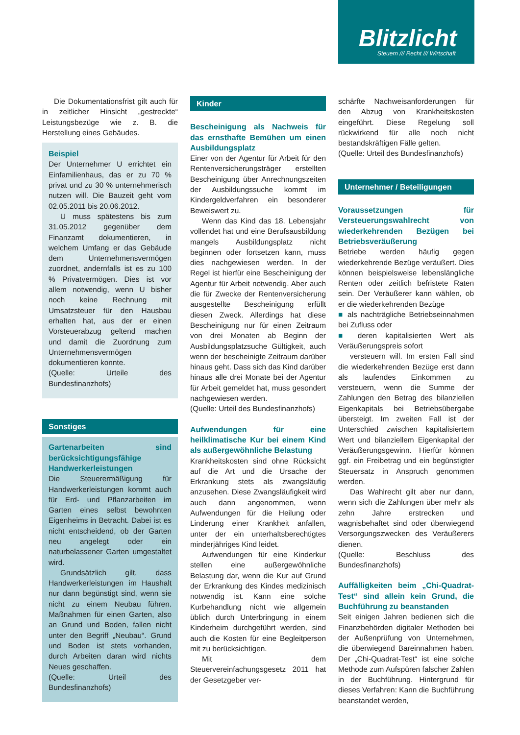Blitzlicht
Steuern /// Recht /// Wirtschaft
Die Dokumentationsfrist gilt auch für in zeitlicher Hinsicht „gestreckte“ Leistungsbezüge wie z. B. die Herstellung eines Gebäudes.
Beispiel
Der Unternehmer U errichtet ein Einfamilienhaus, das er zu 70 % privat und zu 30 % unternehmerisch nutzen will. Die Bauzeit geht vom 02.05.2011 bis 20.06.2012.
U muss spätestens bis zum 31.05.2012 gegenüber dem Finanzamt dokumentieren, in welchem Umfang er das Gebäude dem Unternehmensvermögen zuordnet, andernfalls ist es zu 100 % Privatvermögen. Dies ist vor allem notwendig, wenn U bisher noch keine Rechnung mit Umsatzsteuer für den Hausbau erhalten hat, aus der er einen Vorsteuerabzug geltend machen und damit die Zuordnung zum Unternehmensvermögen dokumentieren konnte.
(Quelle: Urteile des Bundesfinanzhofs)
Sonstiges
Gartenarbeiten sind berücksichtigungsfähige Handwerkerleistungen
Die Steuerermäßigung für Handwerkerleistungen kommt auch für Erd- und Pflanzarbeiten im Garten eines selbst bewohnten Eigenheims in Betracht. Dabei ist es nicht entscheidend, ob der Garten neu angelegt oder ein naturbelassener Garten umgestaltet wird.
Grundsätzlich gilt, dass Handwerkerleistungen im Haushalt nur dann begünstigt sind, wenn sie nicht zu einem Neubau führen. Maßnahmen für einen Garten, also an Grund und Boden, fallen nicht unter den Begriff „Neubau“. Grund und Boden ist stets vorhanden, durch Arbeiten daran wird nichts Neues geschaffen.
(Quelle: Urteil des Bundesfinanzhofs)
Kinder
Bescheinigung als Nachweis für das ernsthafte Bemühen um einen Ausbildungsplatz
Einer von der Agentur für Arbeit für den Rentenversicherungsträger erstellten Bescheinigung über Anrechnungszeiten der Ausbildungssuche kommt im Kindergeldverfahren ein besonderer Beweiswert zu.
Wenn das Kind das 18. Lebensjahr vollendet hat und eine Berufsausbildung mangels Ausbildungsplatz nicht beginnen oder fortsetzen kann, muss dies nachgewiesen werden. In der Regel ist hierfür eine Bescheinigung der Agentur für Arbeit notwendig. Aber auch die für Zwecke der Rentenversicherung ausgestellte Bescheinigung erfüllt diesen Zweck. Allerdings hat diese Bescheinigung nur für einen Zeitraum von drei Monaten ab Beginn der Ausbildungsplatzsuche Gültigkeit, auch wenn der bescheinigte Zeitraum darüber hinaus geht. Dass sich das Kind darüber hinaus alle drei Monate bei der Agentur für Arbeit gemeldet hat, muss gesondert nachgewiesen werden.
(Quelle: Urteil des Bundesfinanzhofs)
Aufwendungen für eine heilklimatische Kur bei einem Kind als außergewöhnliche Belastung
Krankheitskosten sind ohne Rücksicht auf die Art und die Ursache der Erkrankung stets als zwangsläufig anzusehen. Diese Zwangsläufigkeit wird auch dann angenommen, wenn Aufwendungen für die Heilung oder Linderung einer Krankheit anfallen, unter der ein unterhaltsberechtigtes minderjähriges Kind leidet.
Aufwendungen für eine Kinderkur stellen eine außergewöhnliche Belastung dar, wenn die Kur auf Grund der Erkrankung des Kindes medizinisch notwendig ist. Kann eine solche Kurbehandlung nicht wie allgemein üblich durch Unterbringung in einem Kinderheim durchgeführt werden, sind auch die Kosten für eine Begleitperson mit zu berücksichtigen.
Mit dem Steuervereinfachungsgesetz 2011 hat der Gesetzgeber ver-
schärfte Nachweisanforderungen für den Abzug von Krankheitskosten eingeführt. Diese Regelung soll rückwirkend für alle noch nicht bestandskräftigen Fälle gelten.
(Quelle: Urteil des Bundesfinanzhofs)
Unternehmer / Beteiligungen
Voraussetzungen für Versteuerungswahlrecht von wiederkehrenden Bezügen bei Betriebsveräußerung
Betriebe werden häufig gegen wiederkehrende Bezüge veräußert. Dies können beispielsweise lebenslängliche Renten oder zeitlich befristete Raten sein. Der Veräußerer kann wählen, ob er die wiederkehrenden Bezüge
■ als nachträgliche Betriebseinnahmen bei Zufluss oder
■ deren kapitalisierten Wert als Veräußerungspreis sofort
versteuern will. Im ersten Fall sind die wiederkehrenden Bezüge erst dann als laufendes Einkommen zu versteuern, wenn die Summe der Zahlungen den Betrag des bilanziellen Eigenkapitals bei Betriebsübergabe übersteigt. Im zweiten Fall ist der Unterschied zwischen kapitalisiertem Wert und bilanziellem Eigenkapital der Veräußerungsgewinn. Hierfür können ggf. ein Freibetrag und ein begünstigter Steuersatz in Anspruch genommen werden.
Das Wahlrecht gilt aber nur dann, wenn sich die Zahlungen über mehr als zehn Jahre erstrecken und wagnisbehaftet sind oder überwiegend Versorgungszwecken des Veräußerers dienen.
(Quelle: Beschluss des Bundesfinanzhofs)
Auffälligkeiten beim „Chi-Quadrat-Test“ sind allein kein Grund, die Buchführung zu beanstanden
Seit einigen Jahren bedienen sich die Finanzbehörden digitaler Methoden bei der Außenprüfung von Unternehmen, die überwiegend Bareinnahmen haben. Der „Chi-Quadrat-Test“ ist eine solche Methode zum Aufspüren falscher Zahlen in der Buchführung. Hintergrund für dieses Verfahren: Kann die Buchführung beanstandet werden,